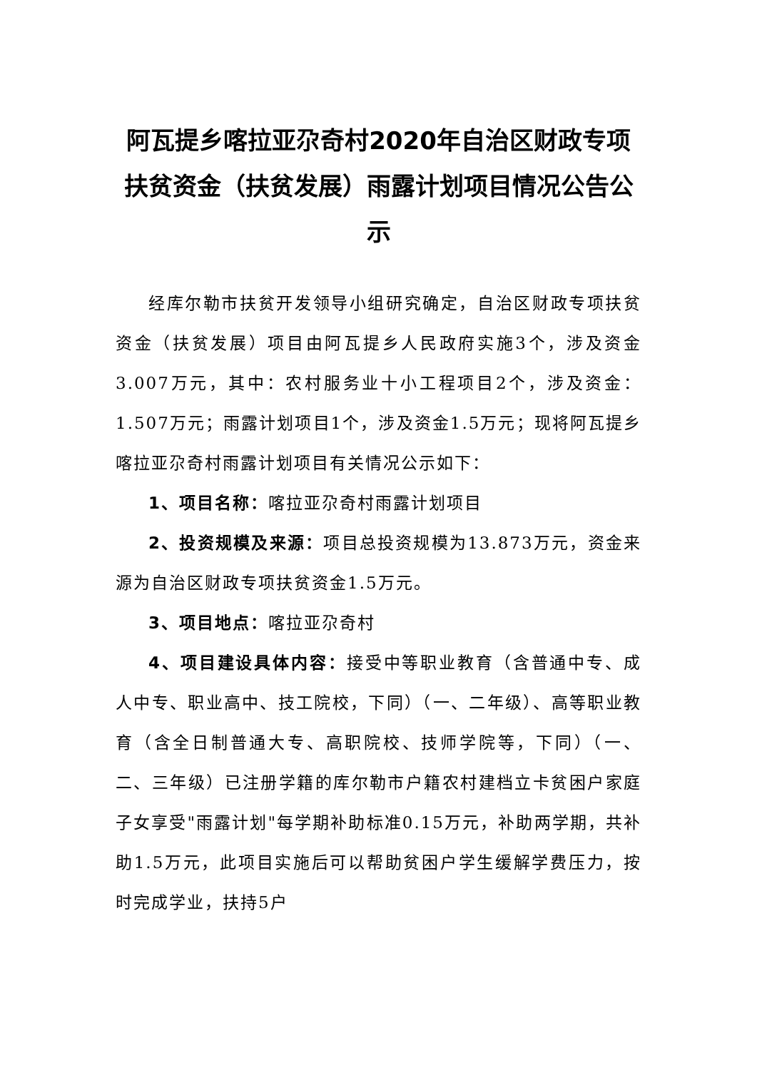阿瓦提乡喀拉亚尕奇村2020年自治区财政专项扶贫资金（扶贫发展）雨露计划项目情况公告公示
经库尔勒市扶贫开发领导小组研究确定，自治区财政专项扶贫资金（扶贫发展）项目由阿瓦提乡人民政府实施3个，涉及资金3.007万元，其中：农村服务业十小工程项目2个，涉及资金：1.507万元；雨露计划项目1个，涉及资金1.5万元；现将阿瓦提乡喀拉亚尕奇村雨露计划项目有关情况公示如下：
1、项目名称：喀拉亚尕奇村雨露计划项目
2、投资规模及来源：项目总投资规模为13.873万元，资金来源为自治区财政专项扶贫资金1.5万元。
3、项目地点：喀拉亚尕奇村
4、项目建设具体内容：接受中等职业教育（含普通中专、成人中专、职业高中、技工院校，下同）（一、二年级）、高等职业教育（含全日制普通大专、高职院校、技师学院等，下同）（一、二、三年级）已注册学籍的库尔勒市户籍农村建档立卡贫困户家庭子女享受"雨露计划"每学期补助标准0.15万元，补助两学期，共补助1.5万元，此项目实施后可以帮助贫困户学生缓解学费压力，按时完成学业，扶持5户